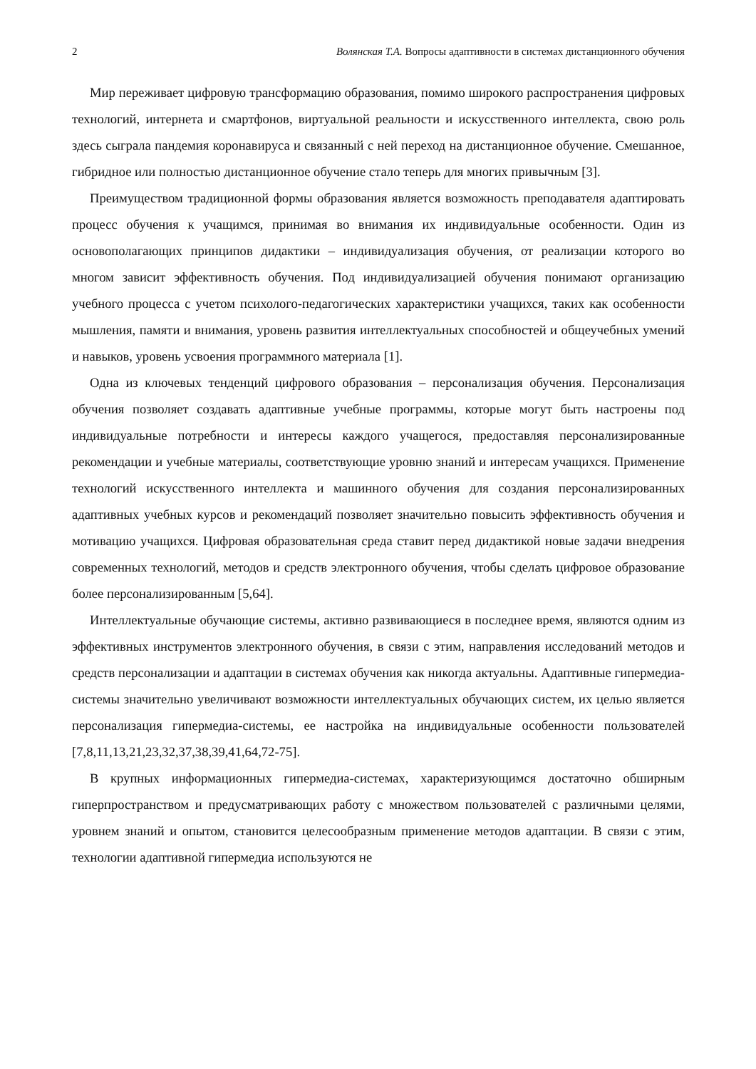2 Волянская Т.А. Вопросы адаптивности в системах дистанционного обучения
Мир переживает цифровую трансформацию образования, помимо широкого распространения цифровых технологий, интернета и смартфонов, виртуальной реальности и искусственного интеллекта, свою роль здесь сыграла пандемия коронавируса и связанный с ней переход на дистанционное обучение. Смешанное, гибридное или полностью дистанционное обучение стало теперь для многих привычным [3].
Преимуществом традиционной формы образования является возможность преподавателя адаптировать процесс обучения к учащимся, принимая во внимания их индивидуальные особенности. Один из основополагающих принципов дидактики – индивидуализация обучения, от реализации которого во многом зависит эффективность обучения. Под индивидуализацией обучения понимают организацию учебного процесса с учетом психолого-педагогических характеристики учащихся, таких как особенности мышления, памяти и внимания, уровень развития интеллектуальных способностей и общеучебных умений и навыков, уровень усвоения программного материала [1].
Одна из ключевых тенденций цифрового образования – персонализация обучения. Персонализация обучения позволяет создавать адаптивные учебные программы, которые могут быть настроены под индивидуальные потребности и интересы каждого учащегося, предоставляя персонализированные рекомендации и учебные материалы, соответствующие уровню знаний и интересам учащихся. Применение технологий искусственного интеллекта и машинного обучения для создания персонализированных адаптивных учебных курсов и рекомендаций позволяет значительно повысить эффективность обучения и мотивацию учащихся. Цифровая образовательная среда ставит перед дидактикой новые задачи внедрения современных технологий, методов и средств электронного обучения, чтобы сделать цифровое образование более персонализированным [5,64].
Интеллектуальные обучающие системы, активно развивающиеся в последнее время, являются одним из эффективных инструментов электронного обучения, в связи с этим, направления исследований методов и средств персонализации и адаптации в системах обучения как никогда актуальны. Адаптивные гипермедиа-системы значительно увеличивают возможности интеллектуальных обучающих систем, их целью является персонализация гипермедиа-системы, ее настройка на индивидуальные особенности пользователей [7,8,11,13,21,23,32,37,38,39,41,64,72-75].
В крупных информационных гипермедиа-системах, характеризующимся достаточно обширным гиперпространством и предусматривающих работу с множеством пользователей с различными целями, уровнем знаний и опытом, становится целесообразным применение методов адаптации. В связи с этим, технологии адаптивной гипермедиа используются не